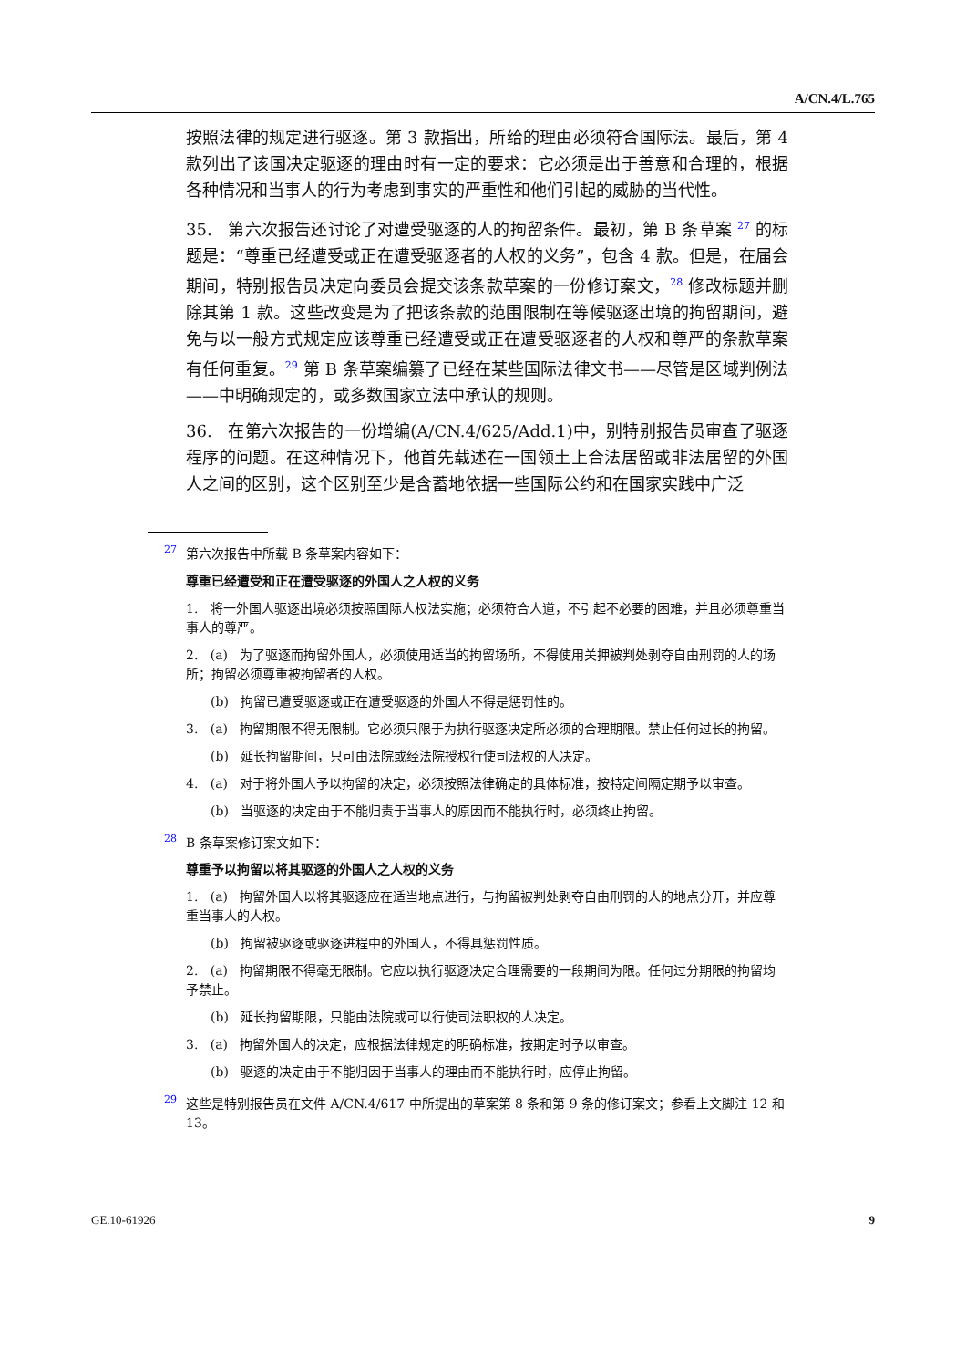A/CN.4/L.765
按照法律的规定进行驱逐。第 3 款指出，所给的理由必须符合国际法。最后，第 4 款列出了该国决定驱逐的理由时有一定的要求：它必须是出于善意和合理的，根据各种情况和当事人的行为考虑到事实的严重性和他们引起的威胁的当代性。
35. 第六次报告还讨论了对遭受驱逐的人的拘留条件。最初，第 B 条草案 <sup>27</sup> 的标题是：“尊重已经遭受或正在遭受驱逐者的人权的义务”，包含 4 款。但是，在届会期间，特别报告员决定向委员会提交该条款草案的一份修订案文，<sup>28</sup> 修改标题并删除其第 1 款。这些改变是为了把该条款的范围限制在等候驱逐出境的拘留期间，避免与以一般方式规定应该尊重已经遭受或正在遭受驱逐者的人权和尊严的条款草案有任何重复。<sup>29</sup> 第 B 条草案编纂了已经在某些国际法律文书——尽管是区域判例法——中明确规定的，或多数国家立法中承认的规则。
36. 在第六次报告的一份增编(A/CN.4/625/Add.1)中，别特别报告员审查了驱逐程序的问题。在这种情况下，他首先载述在一国领土上合法居留或非法居留的外国人之间的区别，这个区别至少是含蓄地依据一些国际公约和在国家实践中广泛
27 第六次报告中所载 B 条草案内容如下：
尊重已经遭受和正在遭受驱逐的外国人之人权的义务
1. 将一外国人驱逐出境必须按照国际人权法实施；必须符合人道，不引起不必要的困难，并且必须尊重当事人的尊严。
2. (a) 为了驱逐而拘留外国人，必须使用适当的拘留场所，不得使用关押被判处剥夺自由刑罚的人的场所；拘留必须尊重被拘留者的人权。
(b) 拘留已遭受驱逐或正在遭受驱逐的外国人不得是惩罚性的。
3. (a) 拘留期限不得无限制。它必须只限于为执行驱逐决定所必须的合理期限。禁止任何过长的拘留。
(b) 延长拘留期间，只可由法院或经法院授权行使司法权的人决定。
4. (a) 对于将外国人予以拘留的决定，必须按照法律确定的具体标准，按特定间隔定期予以审查。
(b) 当驱逐的决定由于不能归责于当事人的原因而不能执行时，必须终止拘留。
28 B 条草案修订案文如下：
尊重予以拘留以将其驱逐的外国人之人权的义务
1. (a) 拘留外国人以将其驱逐应在适当地点进行，与拘留被判处剥夺自由刑罚的人的地点分开，并应尊重当事人的人权。
(b) 拘留被驱逐或驱逐进程中的外国人，不得具惩罚性质。
2. (a) 拘留期限不得毫无限制。它应以执行驱逐决定合理需要的一段期间为限。任何过分期限的拘留均予禁止。
(b) 延长拘留期限，只能由法院或可以行使司法职权的人决定。
3. (a) 拘留外国人的决定，应根据法律规定的明确标准，按期定时予以审查。
(b) 驱逐的决定由于不能归因于当事人的理由而不能执行时，应停止拘留。
29 这些是特别报告员在文件 A/CN.4/617 中所提出的草案第 8 条和第 9 条的修订案文；参看上文脚注 12 和 13。
GE.10-61926 9